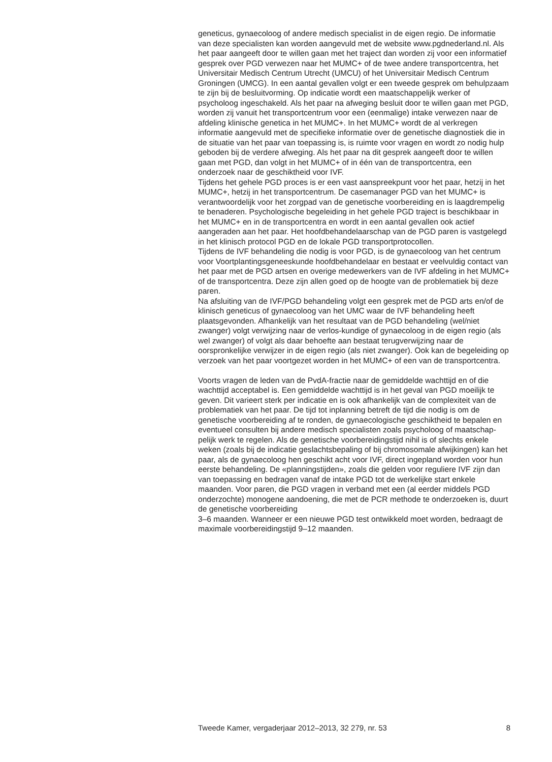geneticus, gynaecoloog of andere medisch specialist in de eigen regio. De informatie van deze specialisten kan worden aangevuld met de website www.pgdnederland.nl. Als het paar aangeeft door te willen gaan met het traject dan worden zij voor een informatief gesprek over PGD verwezen naar het MUMC+ of de twee andere transportcentra, het Universitair Medisch Centrum Utrecht (UMCU) of het Universitair Medisch Centrum Groningen (UMCG). In een aantal gevallen volgt er een tweede gesprek om behulpzaam te zijn bij de besluitvorming. Op indicatie wordt een maatschappelijk werker of psycholoog ingeschakeld. Als het paar na afweging besluit door te willen gaan met PGD, worden zij vanuit het transportcentrum voor een (eenmalige) intake verwezen naar de afdeling klinische genetica in het MUMC+. In het MUMC+ wordt de al verkregen informatie aangevuld met de specifieke informatie over de genetische diagnostiek die in de situatie van het paar van toepassing is, is ruimte voor vragen en wordt zo nodig hulp geboden bij de verdere afweging. Als het paar na dit gesprek aangeeft door te willen gaan met PGD, dan volgt in het MUMC+ of in één van de transportcentra, een onderzoek naar de geschiktheid voor IVF.
Tijdens het gehele PGD proces is er een vast aanspreekpunt voor het paar, hetzij in het MUMC+, hetzij in het transportcentrum. De casemanager PGD van het MUMC+ is verantwoordelijk voor het zorgpad van de genetische voorbereiding en is laagdrempelig te benaderen. Psychologische begeleiding in het gehele PGD traject is beschikbaar in het MUMC+ en in de transportcentra en wordt in een aantal gevallen ook actief aangeraden aan het paar. Het hoofdbehandelaarschap van de PGD paren is vastgelegd in het klinisch protocol PGD en de lokale PGD transportprotocollen.
Tijdens de IVF behandeling die nodig is voor PGD, is de gynaecoloog van het centrum voor Voortplantingsgeneeskunde hoofdbehandelaar en bestaat er veelvuldig contact van het paar met de PGD artsen en overige medewerkers van de IVF afdeling in het MUMC+ of de transportcentra. Deze zijn allen goed op de hoogte van de problematiek bij deze paren.
Na afsluiting van de IVF/PGD behandeling volgt een gesprek met de PGD arts en/of de klinisch geneticus of gynaecoloog van het UMC waar de IVF behandeling heeft plaatsgevonden. Afhankelijk van het resultaat van de PGD behandeling (wel/niet zwanger) volgt verwijzing naar de verlos-kundige of gynaecoloog in de eigen regio (als wel zwanger) of volgt als daar behoefte aan bestaat terugverwijzing naar de oorspronkelijke verwijzer in de eigen regio (als niet zwanger). Ook kan de begeleiding op verzoek van het paar voortgezet worden in het MUMC+ of een van de transportcentra.
Voorts vragen de leden van de PvdA-fractie naar de gemiddelde wachttijd en of die wachttijd acceptabel is. Een gemiddelde wachttijd is in het geval van PGD moeilijk te geven. Dit varieert sterk per indicatie en is ook afhankelijk van de complexiteit van de problematiek van het paar. De tijd tot inplanning betreft de tijd die nodig is om de genetische voorbereiding af te ronden, de gynaecologische geschiktheid te bepalen en eventueel consulten bij andere medisch specialisten zoals psycholoog of maatschap-pelijk werk te regelen. Als de genetische voorbereidingstijd nihil is of slechts enkele weken (zoals bij de indicatie geslachtsbepaling of bij chromosomale afwijkingen) kan het paar, als de gynaecoloog hen geschikt acht voor IVF, direct ingepland worden voor hun eerste behandeling. De «planningstijden», zoals die gelden voor reguliere IVF zijn dan van toepassing en bedragen vanaf de intake PGD tot de werkelijke start enkele maanden. Voor paren, die PGD vragen in verband met een (al eerder middels PGD onderzochte) monogene aandoening, die met de PCR methode te onderzoeken is, duurt de genetische voorbereiding
3–6 maanden. Wanneer er een nieuwe PGD test ontwikkeld moet worden, bedraagt de maximale voorbereidingstijd 9–12 maanden.
Tweede Kamer, vergaderjaar 2012–2013, 32 279, nr. 53 8